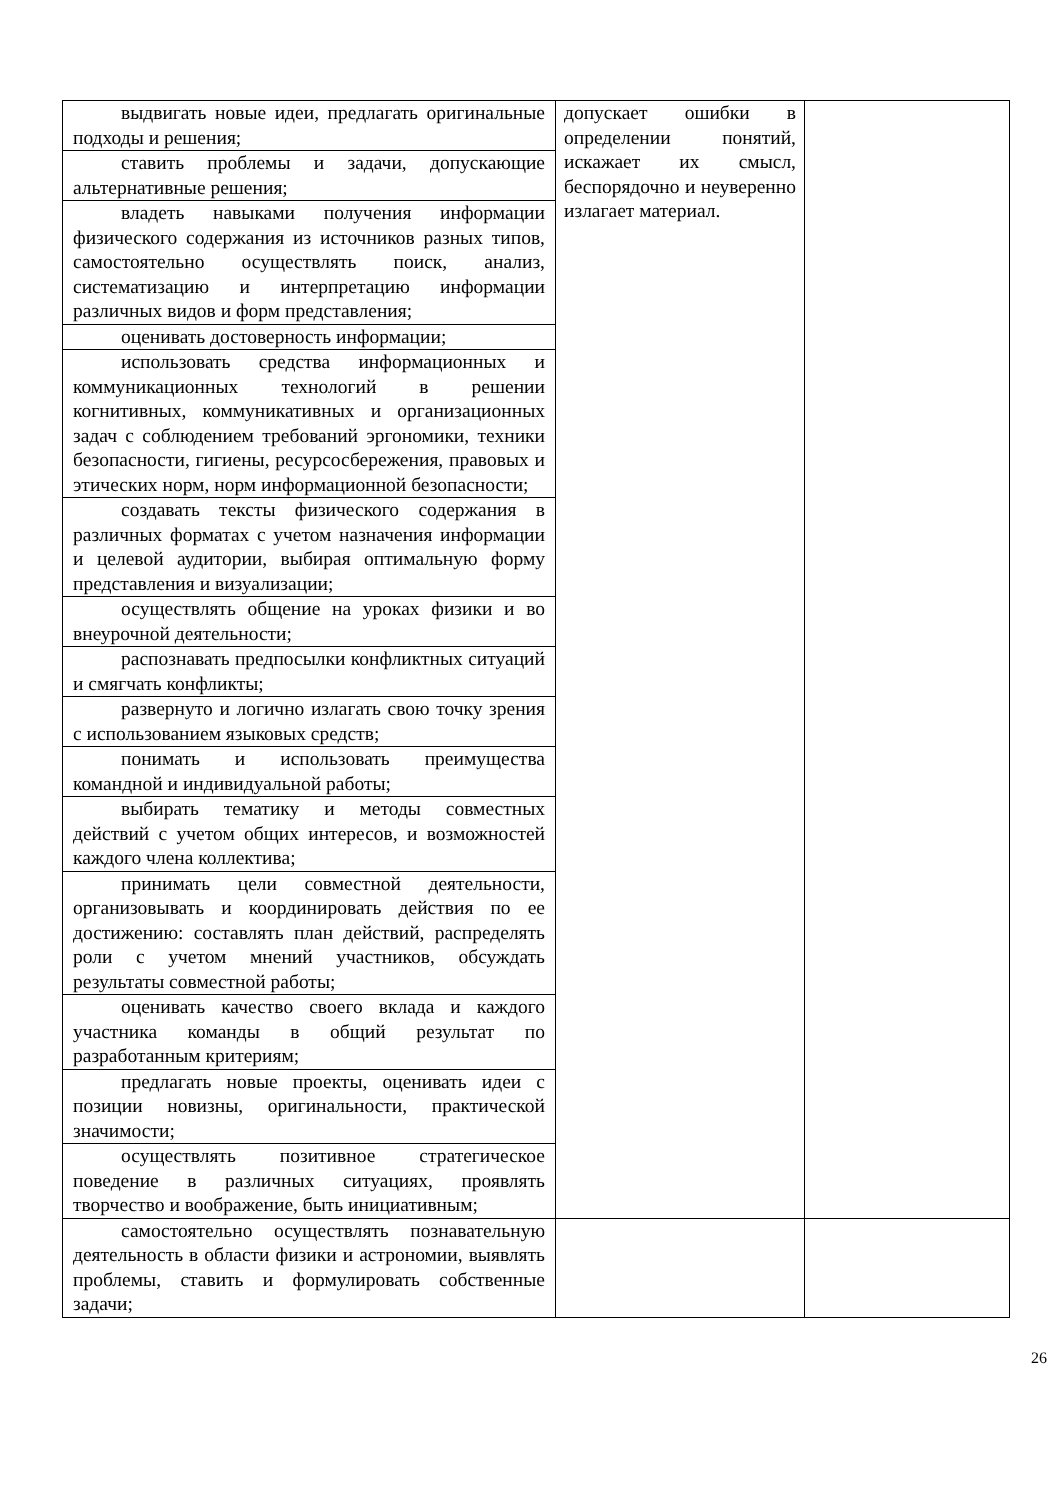| выдвигать новые идеи, предлагать оригинальные подходы и решения; | допускает ошибки в определении понятий, искажает их смысл, беспорядочно и неуверенно излагает материал. | |
| ставить проблемы и задачи, допускающие альтернативные решения; | | |
| владеть навыками получения информации физического содержания из источников разных типов, самостоятельно осуществлять поиск, анализ, систематизацию и интерпретацию информации различных видов и форм представления; | | |
| оценивать достоверность информации; | | |
| использовать средства информационных и коммуникационных технологий в решении когнитивных, коммуникативных и организационных задач с соблюдением требований эргономики, техники безопасности, гигиены, ресурсосбережения, правовых и этических норм, норм информационной безопасности; | | |
| создавать тексты физического содержания в различных форматах с учетом назначения информации и целевой аудитории, выбирая оптимальную форму представления и визуализации; | | |
| осуществлять общение на уроках физики и во внеурочной деятельности; | | |
| распознавать предпосылки конфликтных ситуаций и смягчать конфликты; | | |
| развернуто и логично излагать свою точку зрения с использованием языковых средств; | | |
| понимать и использовать преимущества командной и индивидуальной работы; | | |
| выбирать тематику и методы совместных действий с учетом общих интересов, и возможностей каждого члена коллектива; | | |
| принимать цели совместной деятельности, организовывать и координировать действия по ее достижению: составлять план действий, распределять роли с учетом мнений участников, обсуждать результаты совместной работы; | | |
| оценивать качество своего вклада и каждого участника команды в общий результат по разработанным критериям; | | |
| предлагать новые проекты, оценивать идеи с позиции новизны, оригинальности, практической значимости; | | |
| осуществлять позитивное стратегическое поведение в различных ситуациях, проявлять творчество и воображение, быть инициативным; | | |
| самостоятельно осуществлять познавательную деятельность в области физики и астрономии, выявлять проблемы, ставить и формулировать собственные задачи; | | |
26